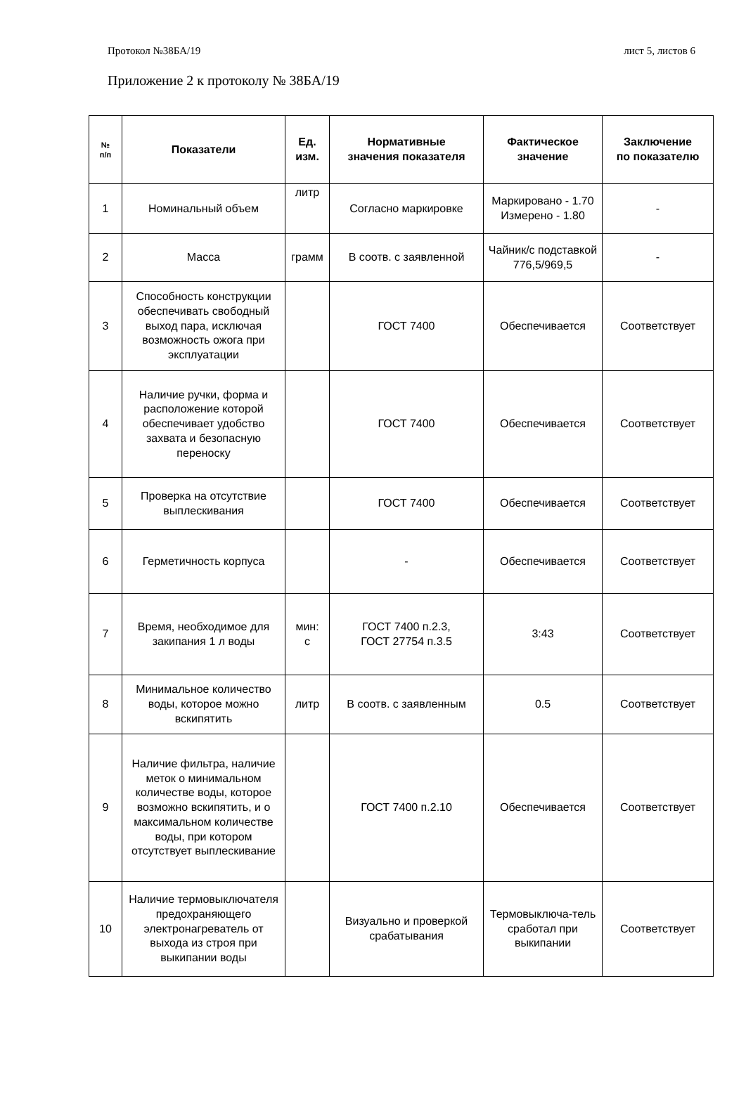Протокол №38БА/19 лист 5, листов 6
Приложение 2 к протоколу № 38БА/19
| № п/п | Показатели | Ед. изм. | Нормативные значения показателя | Фактическое значение | Заключение по показателю |
| --- | --- | --- | --- | --- | --- |
| 1 | Номинальный объем | литр | Согласно маркировке | Маркировано - 1.70 Измерено - 1.80 | - |
| 2 | Масса | грамм | В соотв. с заявленной | Чайник/с подставкой 776,5/969,5 | - |
| 3 | Способность конструкции обеспечивать свободный выход пара, исключая возможность ожога при эксплуатации | | ГОСТ 7400 | Обеспечивается | Соответствует |
| 4 | Наличие ручки, форма и расположение которой обеспечивает удобство захвата и безопасную переноску | | ГОСТ 7400 | Обеспечивается | Соответствует |
| 5 | Проверка на отсутствие выплескивания | | ГОСТ 7400 | Обеспечивается | Соответствует |
| 6 | Герметичность корпуса | | - | Обеспечивается | Соответствует |
| 7 | Время, необходимое для закипания 1 л воды | мин: с | ГОСТ 7400 п.2.3, ГОСТ 27754 п.3.5 | 3:43 | Соответствует |
| 8 | Минимальное количество воды, которое можно вскипятить | литр | В соотв. с заявленным | 0.5 | Соответствует |
| 9 | Наличие фильтра, наличие меток о минимальном количестве воды, которое возможно вскипятить, и о максимальном количестве воды, при котором отсутствует выплескивание | | ГОСТ 7400 п.2.10 | Обеспечивается | Соответствует |
| 10 | Наличие термовыключателя предохраняющего электронагреватель от выхода из строя при выкипании воды | | Визуально и проверкой срабатывания | Термовыключа-тель сработал при выкипании | Соответствует |